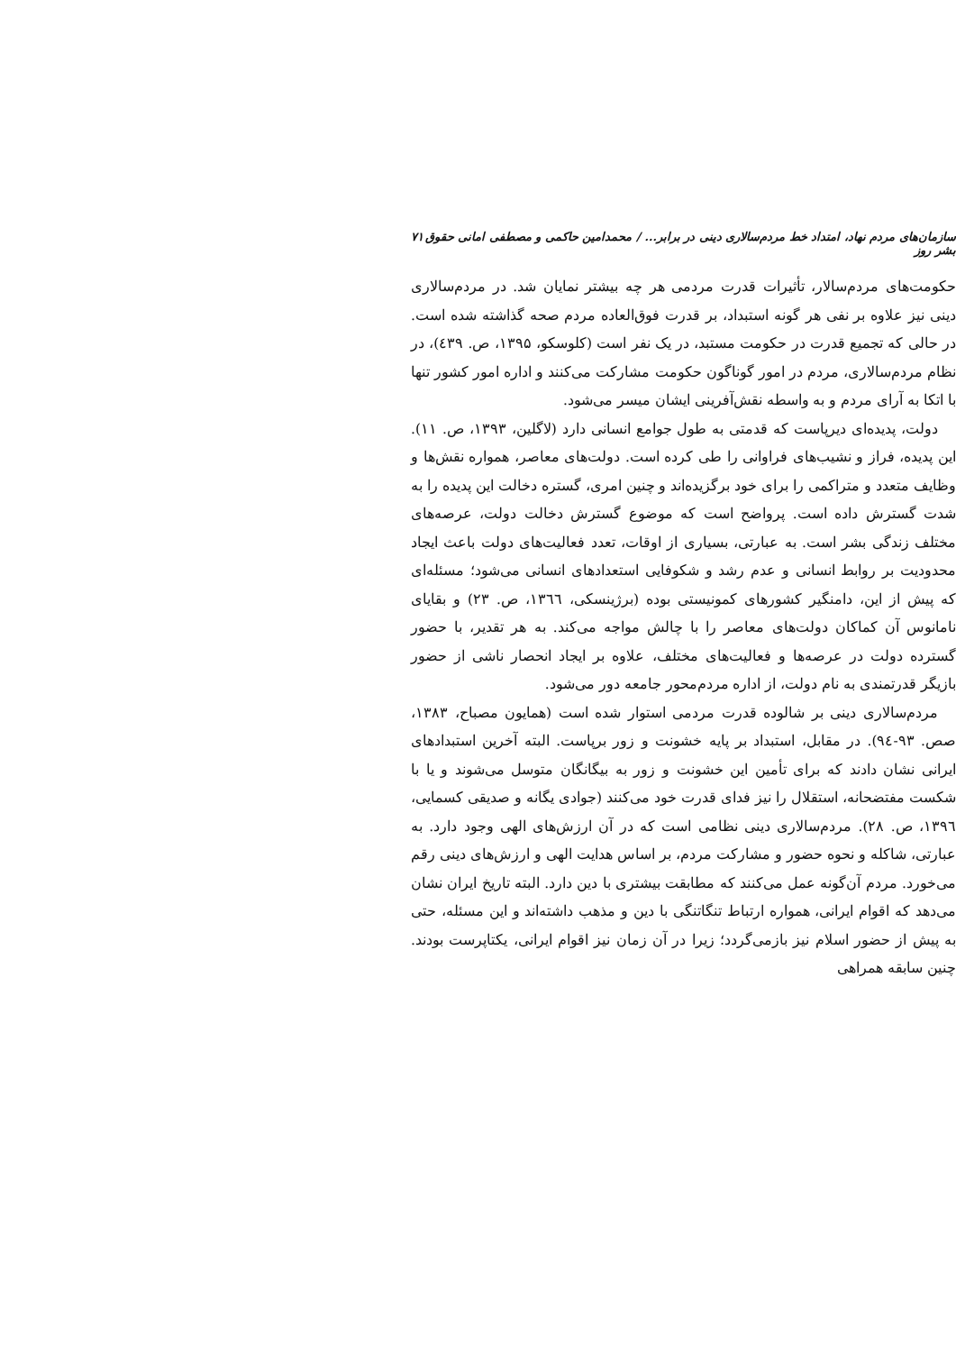سازمان‌های مردم نهاد، امتداد خط مردم‌سالاری دینی در برابر... / محمدامین حاکمی و مصطفی امانی حقوق بشر روز ۷۱
حکومت‌های مردم‌سالار، تأثیرات قدرت مردمی هر چه بیشتر نمایان شد. در مردم‌سالاری دینی نیز علاوه بر نفی هر گونه استبداد، بر قدرت فوق‌العاده مردم صحه گذاشته شده است. در حالی که تجمیع قدرت در حکومت مستبد، در یک نفر است (کلوسکو، ۱۳۹۵، ص. ٤۳۹)، در نظام مردم‌سالاری، مردم در امور گوناگون حکومت مشارکت می‌کنند و اداره امور کشور تنها با اتکا به آرای مردم و به واسطه نقش‌آفرینی ایشان میسر می‌شود.
دولت، پدیده‌ای دیرپاست که قدمتی به طول جوامع انسانی دارد (لاگلین، ۱۳۹۳، ص. ۱۱). این پدیده، فراز و نشیب‌های فراوانی را طی کرده است. دولت‌های معاصر، همواره نقش‌ها و وظایف متعدد و متراکمی را برای خود برگزیده‌اند و چنین امری، گستره دخالت این پدیده را به شدت گسترش داده است. پرواضح است که موضوع گسترش دخالت دولت، عرصه‌های مختلف زندگی بشر است. به عبارتی، بسیاری از اوقات، تعدد فعالیت‌های دولت باعث ایجاد محدودیت بر روابط انسانی و عدم رشد و شکوفایی استعدادهای انسانی می‌شود؛ مسئله‌ای که پیش از این، دامنگیر کشورهای کمونیستی بوده (برژینسکی، ۱۳٦٦، ص. ۲۳) و بقایای نامانوس آن کماکان دولت‌های معاصر را با چالش مواجه می‌کند. به هر تقدیر، با حضور گسترده دولت در عرصه‌ها و فعالیت‌های مختلف، علاوه بر ایجاد انحصار ناشی از حضور بازیگر قدرتمندی به نام دولت، از اداره مردم‌محور جامعه دور می‌شود.
مردم‌سالاری دینی بر شالوده قدرت مردمی استوار شده است (همایون مصباح، ۱۳۸۳، صص. ۹۳-۹٤). در مقابل، استبداد بر پایه خشونت و زور برپاست. البته آخرین استبدادهای ایرانی نشان دادند که برای تأمین این خشونت و زور به بیگانگان متوسل می‌شوند و یا با شکست مفتضحانه، استقلال را نیز فدای قدرت خود می‌کنند (جوادی یگانه و صدیقی کسمایی، ۱۳۹٦، ص. ۲۸). مردم‌سالاری دینی نظامی است که در آن ارزش‌های الهی وجود دارد. به عبارتی، شاکله و نحوه حضور و مشارکت مردم، بر اساس هدایت الهی و ارزش‌های دینی رقم می‌خورد. مردم آن‌گونه عمل می‌کنند که مطابقت بیشتری با دین دارد. البته تاریخ ایران نشان می‌دهد که اقوام ایرانی، همواره ارتباط تنگاتنگی با دین و مذهب داشته‌اند و این مسئله، حتی به پیش از حضور اسلام نیز بازمی‌گردد؛ زیرا در آن زمان نیز اقوام ایرانی، یکتاپرست بودند. چنین سابقه همراهی